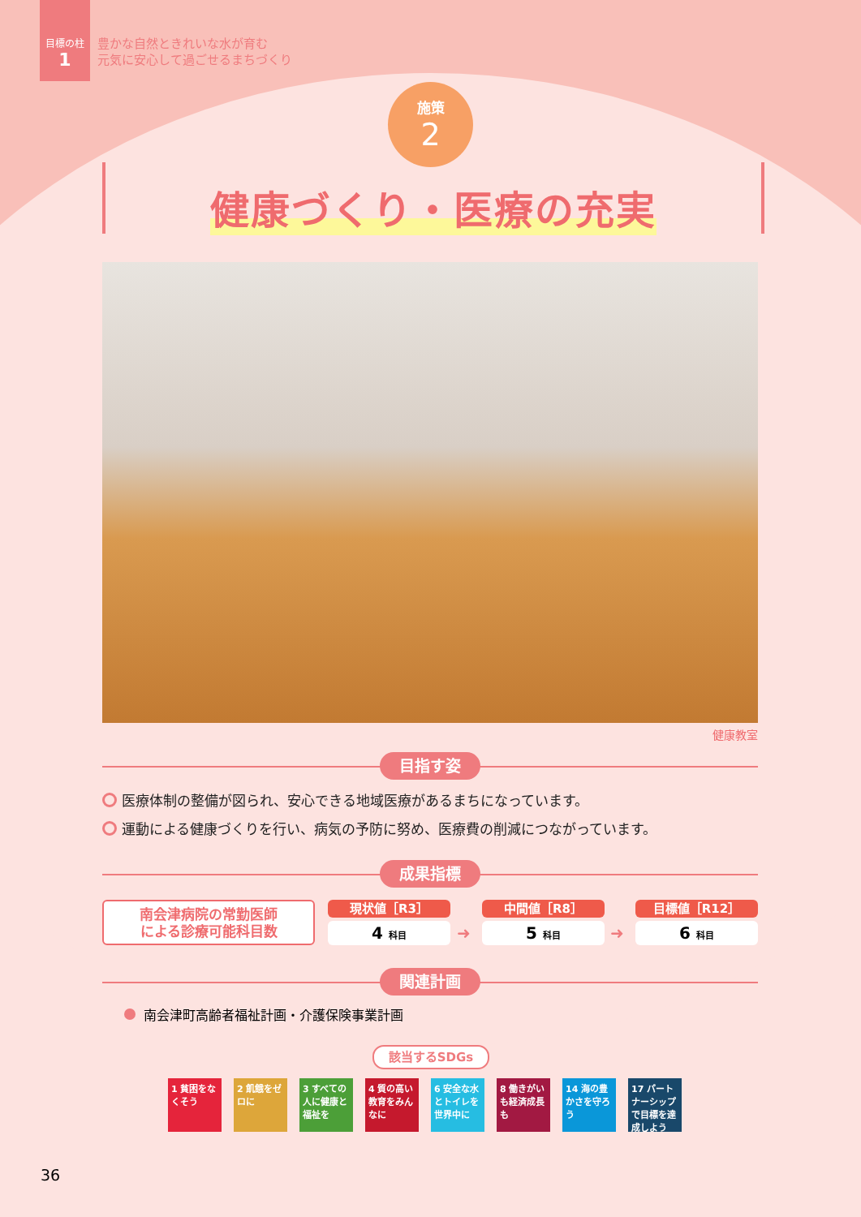目標の柱
1
豊かな自然ときれいな水が育む
元気に安心して過ごせるまちづくり
施策
2
健康づくり・医療の充実
健康教室
目指す姿
医療体制の整備が図られ、安心できる地域医療があるまちになっています。
運動による健康づくりを行い、病気の予防に努め、医療費の削減につながっています。
成果指標
南会津病院の常勤医師
による診療可能科目数
現状値［R3］
4 科目
➜
中間値［R8］
5 科目
➜
目標値［R12］
6 科目
関連計画
南会津町高齢者福祉計画・介護保険事業計画
該当するSDGs
1 貧困をなくそう
2 飢餓をゼロに
3 すべての人に健康と福祉を
4 質の高い教育をみんなに
6 安全な水とトイレを世界中に
8 働きがいも経済成長も
14 海の豊かさを守ろう
17 パートナーシップで目標を達成しよう
36